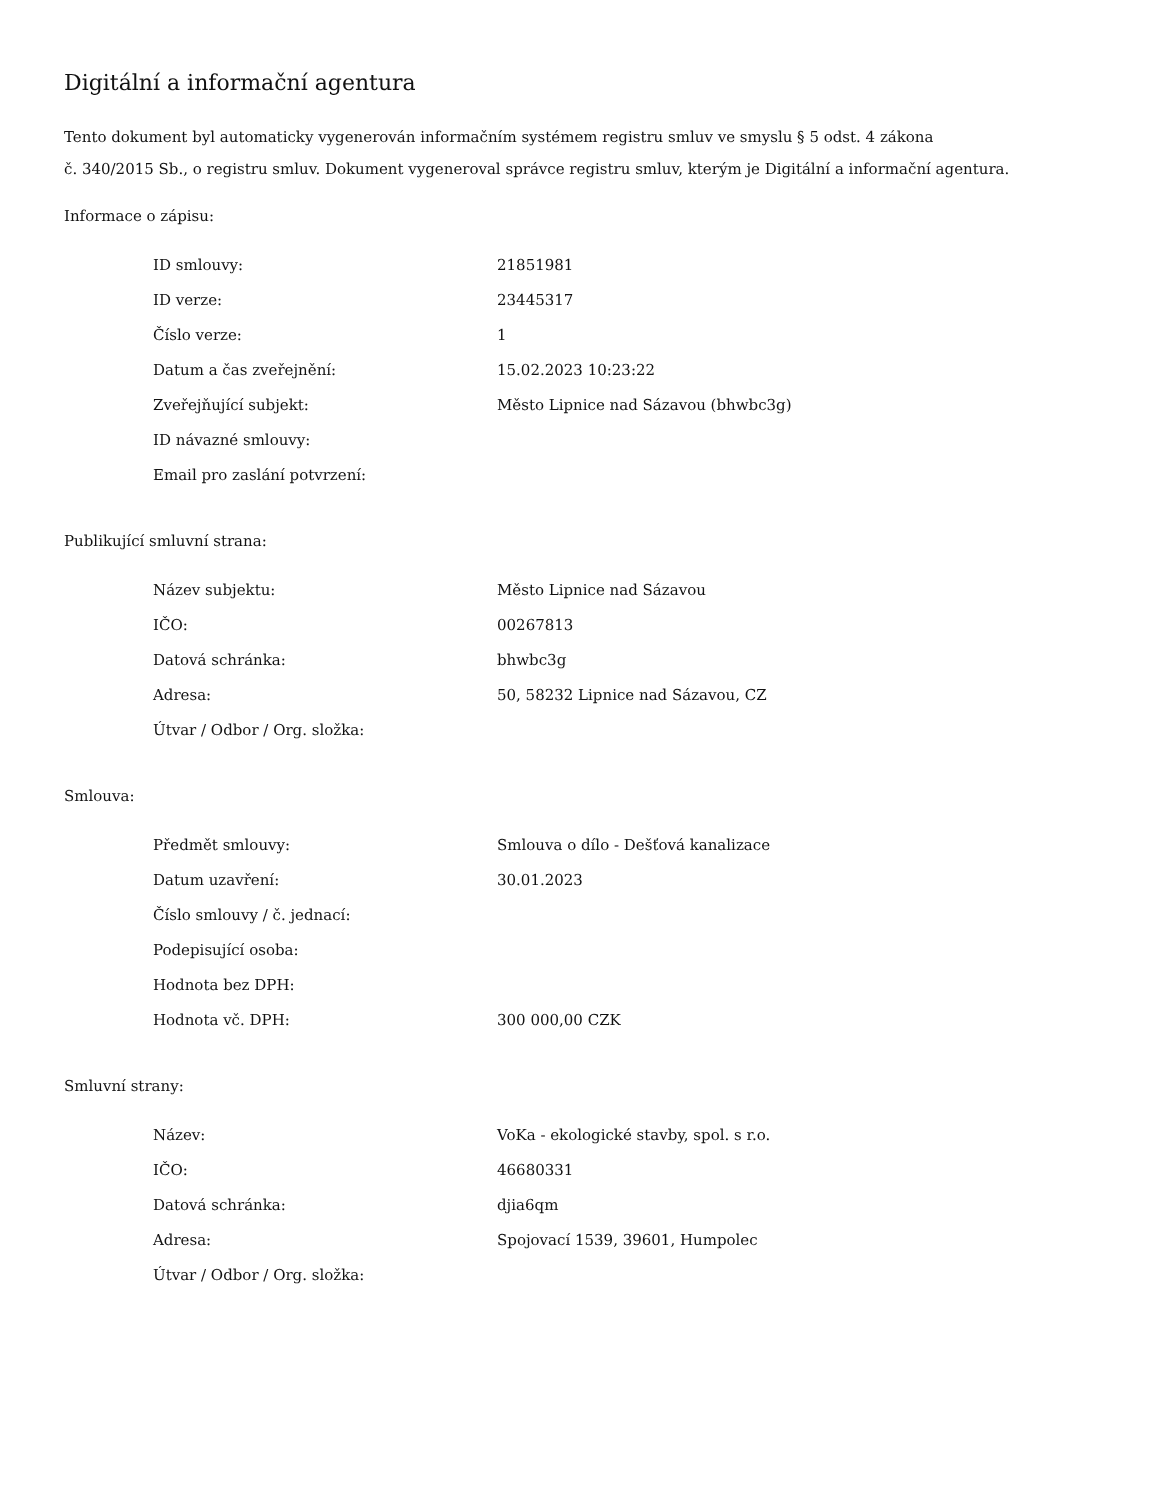Digitální a informační agentura
Tento dokument byl automaticky vygenerován informačním systémem registru smluv ve smyslu § 5 odst. 4 zákona
č. 340/2015 Sb., o registru smluv. Dokument vygeneroval správce registru smluv, kterým je Digitální a informační agentura.
Informace o zápisu:
| ID smlouvy: | 21851981 |
| ID verze: | 23445317 |
| Číslo verze: | 1 |
| Datum a čas zveřejnění: | 15.02.2023 10:23:22 |
| Zveřejňující subjekt: | Město Lipnice nad Sázavou (bhwbc3g) |
| ID návazné smlouvy: | |
| Email pro zaslání potvrzení: | |
Publikující smluvní strana:
| Název subjektu: | Město Lipnice nad Sázavou |
| IČO: | 00267813 |
| Datová schránka: | bhwbc3g |
| Adresa: | 50, 58232 Lipnice nad Sázavou, CZ |
| Útvar / Odbor / Org. složka: | |
Smlouva:
| Předmět smlouvy: | Smlouva o dílo - Dešťová kanalizace |
| Datum uzavření: | 30.01.2023 |
| Číslo smlouvy / č. jednací: | |
| Podepisující osoba: | |
| Hodnota bez DPH: | |
| Hodnota vč. DPH: | 300 000,00 CZK |
Smluvní strany:
| Název: | VoKa - ekologické stavby, spol. s r.o. |
| IČO: | 46680331 |
| Datová schránka: | djia6qm |
| Adresa: | Spojovací 1539, 39601, Humpolec |
| Útvar / Odbor / Org. složka: | |